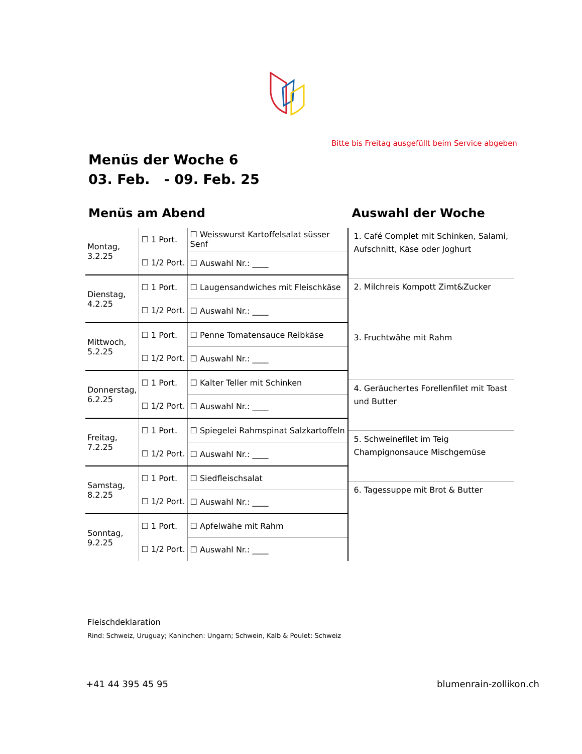Bitte bis Freitag ausgefüllt beim Service abgeben
Menüs der Woche 6
03. Feb. - 09. Feb. 25
Menüs am Abend
| Montag, 3.2.25 | ☐ 1 Port. | ☐ Weisswurst Kartoffelsalat süsser Senf |
| | ☐ 1/2 Port. | ☐ Auswahl Nr.: ____ |
| Dienstag, 4.2.25 | ☐ 1 Port. | ☐ Laugensandwiches mit Fleischkäse |
| | ☐ 1/2 Port. | ☐ Auswahl Nr.: ____ |
| Mittwoch, 5.2.25 | ☐ 1 Port. | ☐ Penne Tomatensauce Reibkäse |
| | ☐ 1/2 Port. | ☐ Auswahl Nr.: ____ |
| Donnerstag, 6.2.25 | ☐ 1 Port. | ☐ Kalter Teller mit Schinken |
| | ☐ 1/2 Port. | ☐ Auswahl Nr.: ____ |
| Freitag, 7.2.25 | ☐ 1 Port. | ☐ Spiegelei Rahmspinat Salzkartoffeln |
| | ☐ 1/2 Port. | ☐ Auswahl Nr.: ____ |
| Samstag, 8.2.25 | ☐ 1 Port. | ☐ Siedfleischsalat |
| | ☐ 1/2 Port. | ☐ Auswahl Nr.: ____ |
| Sonntag, 9.2.25 | ☐ 1 Port. | ☐ Apfelwähe mit Rahm |
| | ☐ 1/2 Port. | ☐ Auswahl Nr.: ____ |
Auswahl der Woche
| 1. Café Complet mit Schinken, Salami, Aufschnitt, Käse oder Joghurt |
| 2. Milchreis Kompott Zimt&Zucker |
| 3. Fruchtwähe mit Rahm |
| 4. Geräuchertes Forellenfilet mit Toast und Butter |
| 5. Schweinefilet im Teig Champignonsauce Mischgemüse |
| 6. Tagessuppe mit Brot & Butter |
Fleischdeklaration
Rind: Schweiz, Uruguay; Kaninchen: Ungarn; Schwein, Kalb & Poulet: Schweiz
+41 44 395 45 95 blumenrain-zollikon.ch